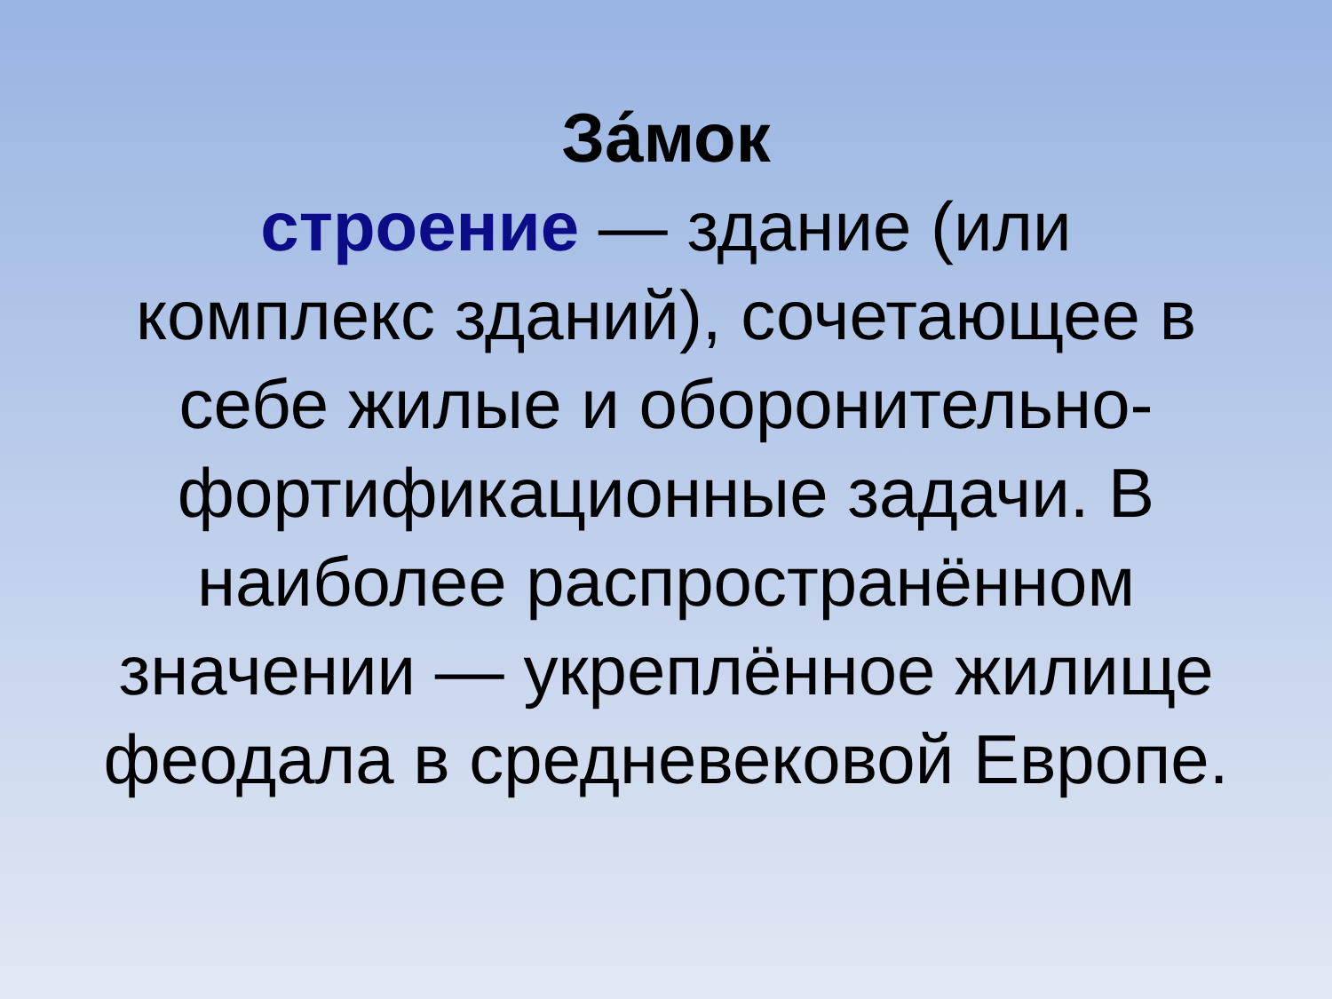За́мок
строение — здание (или
комплекс зданий), сочетающее в
себе жилые и оборонительно-
фортификационные задачи. В
наиболее распространённом
значении — укреплённое жилище
феодала в средневековой Европе.